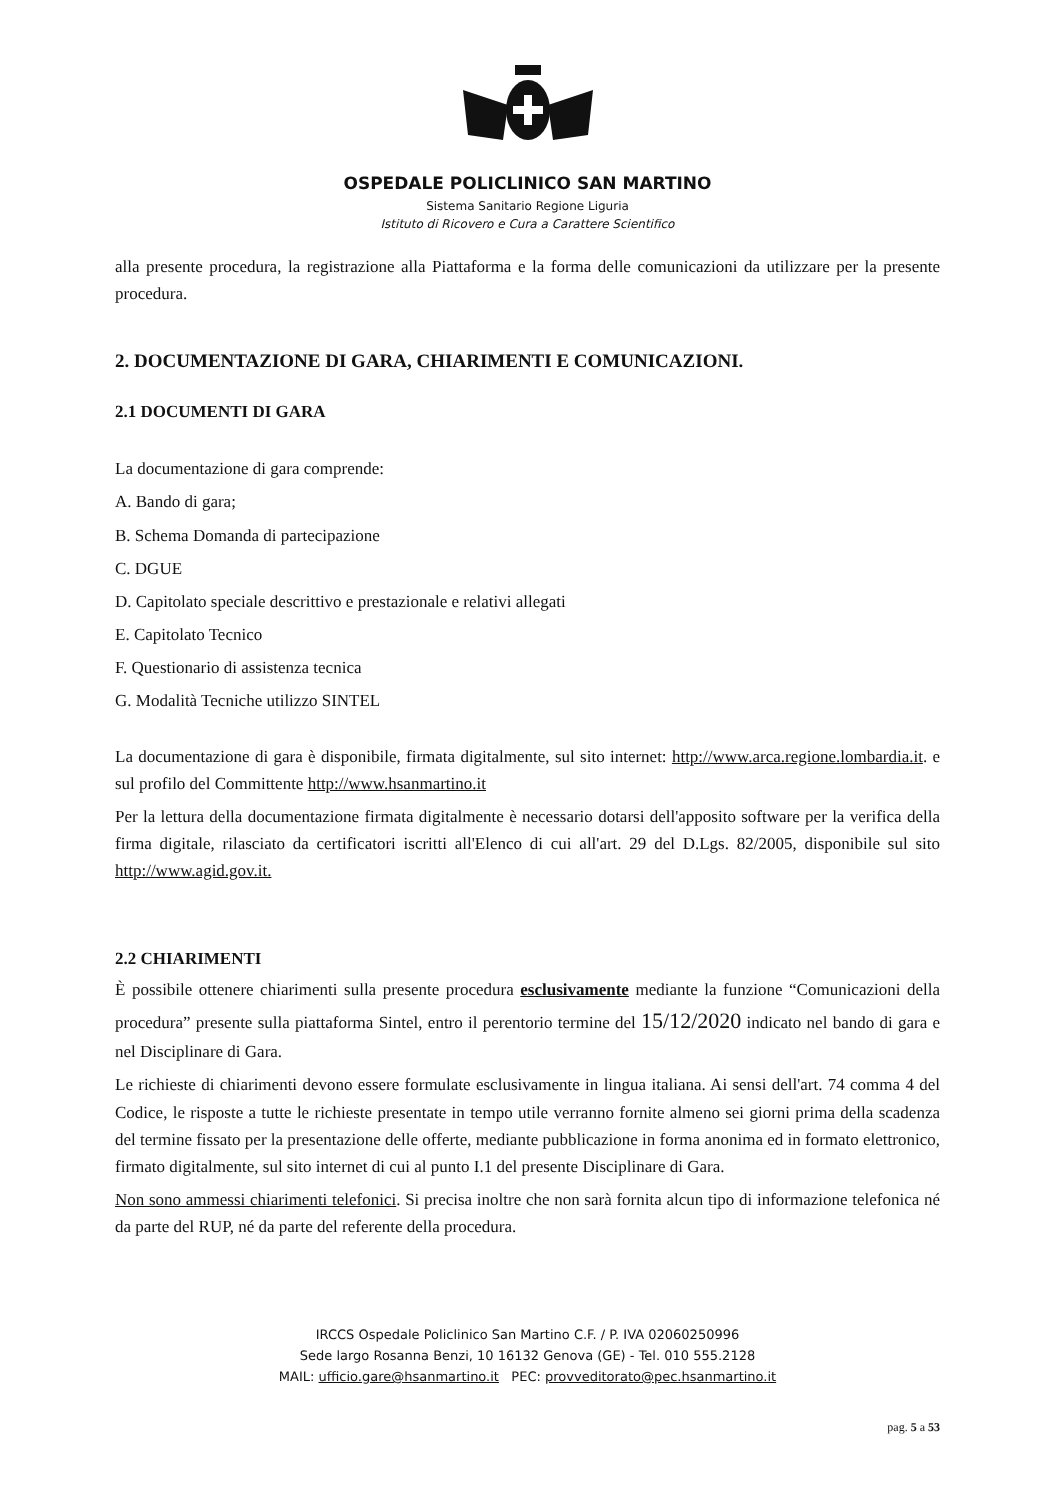OSPEDALE POLICLINICO SAN MARTINO
Sistema Sanitario Regione Liguria
Istituto di Ricovero e Cura a Carattere Scientifico
alla presente procedura, la registrazione alla Piattaforma e la forma delle comunicazioni da utilizzare per la presente procedura.
2. DOCUMENTAZIONE DI GARA, CHIARIMENTI E COMUNICAZIONI.
2.1 DOCUMENTI DI GARA
La documentazione di gara comprende:
A. Bando di gara;
B. Schema Domanda di partecipazione
C. DGUE
D. Capitolato speciale descrittivo e prestazionale e relativi allegati
E. Capitolato Tecnico
F. Questionario di assistenza tecnica
G. Modalità Tecniche utilizzo SINTEL
La documentazione di gara è disponibile, firmata digitalmente, sul sito internet: http://www.arca.regione.lombardia.it. e sul profilo del Committente http://www.hsanmartino.it
Per la lettura della documentazione firmata digitalmente è necessario dotarsi dell'apposito software per la verifica della firma digitale, rilasciato da certificatori iscritti all'Elenco di cui all'art. 29 del D.Lgs. 82/2005, disponibile sul sito http://www.agid.gov.it.
2.2 CHIARIMENTI
È possibile ottenere chiarimenti sulla presente procedura esclusivamente mediante la funzione “Comunicazioni della procedura” presente sulla piattaforma Sintel, entro il perentorio termine del 15/12/2020 indicato nel bando di gara e nel Disciplinare di Gara.
Le richieste di chiarimenti devono essere formulate esclusivamente in lingua italiana. Ai sensi dell'art. 74 comma 4 del Codice, le risposte a tutte le richieste presentate in tempo utile verranno fornite almeno sei giorni prima della scadenza del termine fissato per la presentazione delle offerte, mediante pubblicazione in forma anonima ed in formato elettronico, firmato digitalmente, sul sito internet di cui al punto I.1 del presente Disciplinare di Gara.
Non sono ammessi chiarimenti telefonici. Si precisa inoltre che non sarà fornita alcun tipo di informazione telefonica né da parte del RUP, né da parte del referente della procedura.
IRCCS Ospedale Policlinico San Martino C.F. / P. IVA 02060250996
Sede largo Rosanna Benzi, 10 16132 Genova (GE) - Tel. 010 555.2128
MAIL: ufficio.gare@hsanmartino.it PEC: provveditorato@pec.hsanmartino.it
pag. 5 a 53